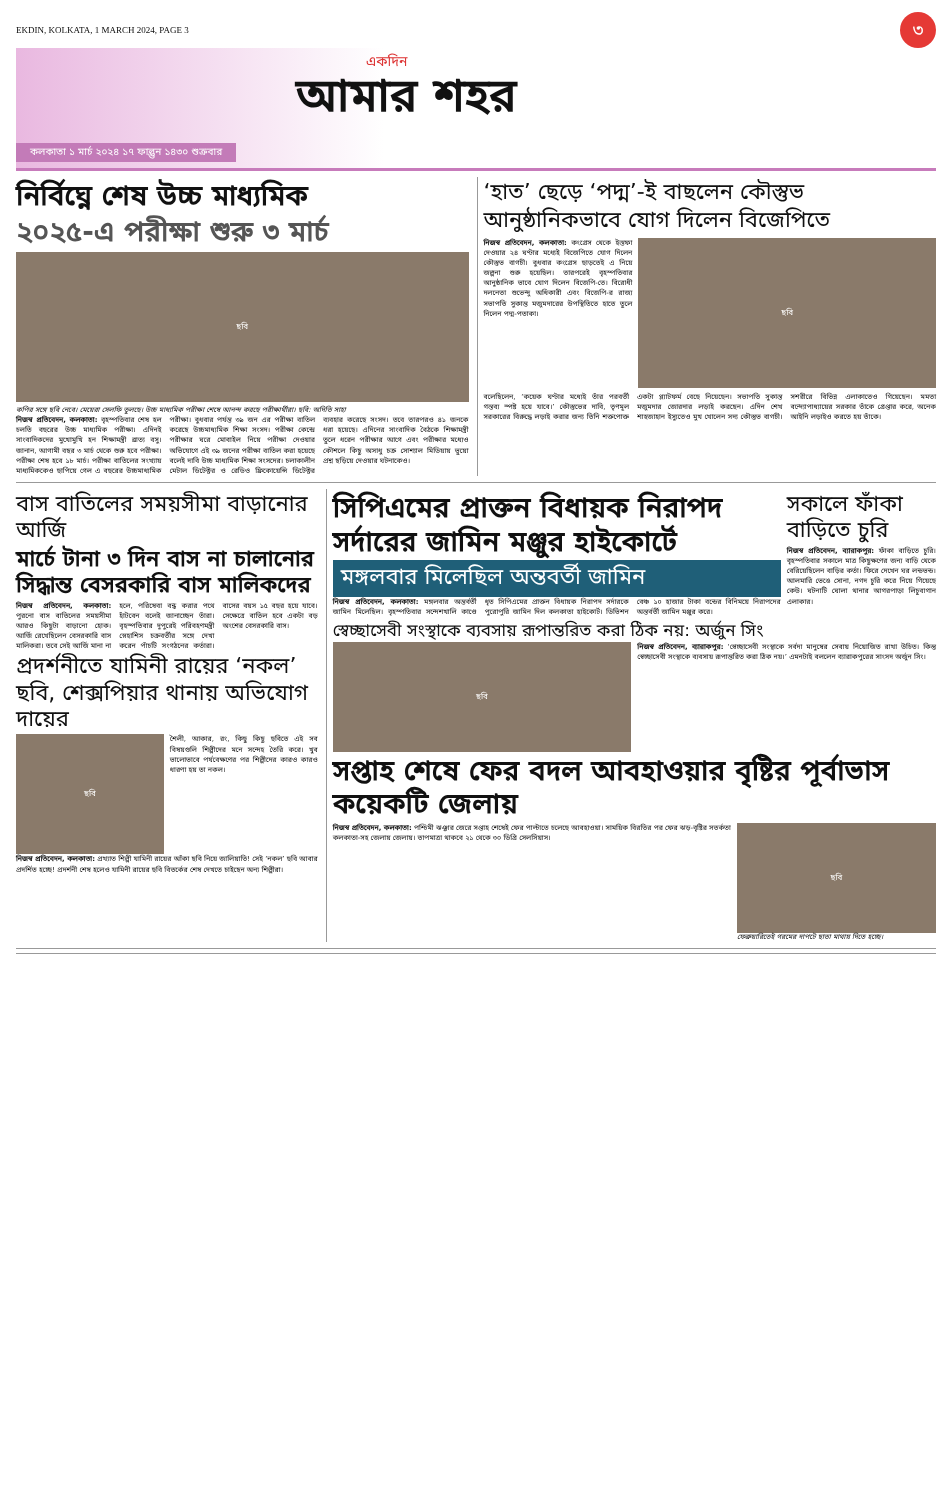EKDIN, KOLKATA, 1 MARCH 2024, PAGE 3 ৩
একদিন
আমার শহর
কলকাতা ১ মার্চ ২০২৪ ১৭ ফাল্গুন ১৪৩০ শুক্রবার
নির্বিঘ্নে শেষ উচ্চ মাধ্যমিক
২০২৫-এ পরীক্ষা শুরু ৩ মার্চ
ছবি
কপির সঙ্গে ছবি নেবে। মেয়েরা সেলফি তুলছে। উচ্চ মাধ্যমিক পরীক্ষা শেষে আনন্দ করছে পরীক্ষার্থীরা। ছবি: অদিতি সাহা
নিজস্ব প্রতিবেদন, কলকাতা: বৃহস্পতিবার শেষ হল চলতি বছরের উচ্চ মাধ্যমিক পরীক্ষা। এদিনই সাংবাদিকদের মুখোমুখি হন শিক্ষামন্ত্রী ব্রাত্য বসু। জানান, আগামী বছর ৩ মার্চ থেকে শুরু হবে পরীক্ষা। পরীক্ষা শেষ হবে ১৮ মার্চ। পরীক্ষা বাতিলের সংখ্যায় মাধ্যমিককেও ছাপিয়ে গেল এ বছরের উচ্চমাধ্যমিক পরীক্ষা। বুধবার পর্যন্ত ৩৯ জন এর পরীক্ষা বাতিল করেছে উচ্চমাধ্যমিক শিক্ষা সংসদ। পরীক্ষা কেন্দ্রে পরীক্ষার ঘরে মোবাইল নিয়ে পরীক্ষা দেওয়ার অভিযোগে এই ৩৯ জনের পরীক্ষা বাতিল করা হয়েছে বলেই দাবি উচ্চ মাধ্যমিক শিক্ষা সংসদের। চলাকালীন মেটাল ডিটেক্টর ও রেডিও ফ্রিকোয়েন্সি ডিটেক্টর ব্যবহার করেছে সংসদ। তবে তারপরও ৪১ জনকে ধরা হয়েছে। এদিনের সাংবাদিক বৈঠকে শিক্ষামন্ত্রী তুলে ধরেন পরীক্ষার আগে এবং পরীক্ষার মধ্যেও কৌশলে কিছু অসাধু চক্র সোশ্যাল মিডিয়ায় ভুয়ো প্রশ্ন ছড়িয়ে দেওয়ার ঘটনাকেও।
‘হাত’ ছেড়ে ‘পদ্ম’-ই বাছলেন কৌস্তুভ
আনুষ্ঠানিকভাবে যোগ দিলেন বিজেপিতে
নিজস্ব প্রতিবেদন, কলকাতা: কংগ্রেস থেকে ইস্তফা দেওয়ার ২৪ ঘণ্টার মধ্যেই বিজেপিতে যোগ দিলেন কৌস্তুভ বাগচী। বুধবার কংগ্রেস ছাড়তেই এ নিয়ে জল্পনা শুরু হয়েছিল। তারপরেই বৃহস্পতিবার আনুষ্ঠানিক ভাবে যোগ দিলেন বিজেপি-তে। বিরোধী দলনেতা শুভেন্দু অধিকারী এবং বিজেপি-র রাজ্য সভাপতি সুকান্ত মজুমদারের উপস্থিতিতে হাতে তুলে নিলেন পদ্ম-পতাকা।
ছবি
বলেছিলেন, ‘কয়েক ঘণ্টার মধ্যেই তাঁর পরবর্তী গন্তব্য স্পষ্ট হয়ে যাবে।’ কৌস্তুভের দাবি, তৃণমূল সরকারের বিরুদ্ধে লড়াই করার জন্য তিনি শক্তপোক্ত একটা প্ল্যাটফর্ম বেছে নিয়েছেন। সভাপতি সুকান্ত মজুমদার জোরদার লড়াই করছেন। এদিন শেখ শাহজাহান ইস্যুতেও মুখ খোলেন সদ্য কৌস্তুভ বাগচী। সশরীরে বিভিন্ন এলাকাতেও গিয়েছেন। মমতা বন্দ্যোপাধ্যায়ের সরকার তাঁকে গ্রেপ্তার করে, অনেক আইনি লড়াইও করতে হয় তাঁকে।
বাস বাতিলের সময়সীমা বাড়ানোর আর্জি
মার্চে টানা ৩ দিন বাস না চালানোর সিদ্ধান্ত বেসরকারি বাস মালিকদের
নিজস্ব প্রতিবেদন, কলকাতা: পুরনো বাস বাতিলের সময়সীমা আরও কিছুটা বাড়ানো হোক। আর্জি রেখেছিলেন বেসরকারি বাস মালিকরা। তবে সেই আর্জি মানা না হলে, পরিষেবা বন্ধ করার পথে হাঁটবেন বলেই জানাচ্ছেন তাঁরা। বৃহস্পতিবার দুপুরেই পরিবহণমন্ত্রী স্নেহাশিস চক্রবর্তীর সঙ্গে দেখা করেন পাঁচটি সংগঠনের কর্তারা। বাসের বয়স ১৫ বছর হয়ে যাবে। সেক্ষেত্রে বাতিল হবে একটা বড় অংশের বেসরকারি বাস।
প্রদর্শনীতে যামিনী রায়ের ‘নকল’ ছবি, শেক্সপিয়ার থানায় অভিযোগ দায়ের
ছবি
শৈলী, আকার, রং, কিছু কিছু ছবিতে এই সব বিষয়গুলি শিল্পীদের মনে সন্দেহ তৈরি করে। খুব ভালোভাবে পর্যবেক্ষণের পর শিল্পীদের কারও কারও ধারণা হয় তা নকল।
নিজস্ব প্রতিবেদন, কলকাতা: প্রখ্যাত শিল্পী যামিনী রায়ের আঁকা ছবি নিয়ে জালিয়াতি! সেই ‘নকল’ ছবি আবার প্রদর্শিত হচ্ছে! প্রদর্শনী শেষ হলেও যামিনী রায়ের ছবি বিতর্কের শেষ দেখতে চাইছেন অন্য শিল্পীরা।
সিপিএমের প্রাক্তন বিধায়ক নিরাপদ সর্দারের জামিন মঞ্জুর হাইকোর্টে
মঙ্গলবার মিলেছিল অন্তবর্তী জামিন
নিজস্ব প্রতিবেদন, কলকাতা: মঙ্গলবার অন্তর্বর্তী জামিন মিলেছিল। বৃহস্পতিবার সন্দেশখালি কাণ্ডে ধৃত সিপিএমের প্রাক্তন বিধায়ক নিরাপদ সর্দারকে পুরোপুরি জামিন দিল কলকাতা হাইকোর্ট। ডিভিশন বেঞ্চ ১০ হাজার টাকা বন্ডের বিনিময়ে নিরাপদের অন্তর্বর্তী জামিন মঞ্জুর করে।
সকালে ফাঁকা বাড়িতে চুরি
নিজস্ব প্রতিবেদন, ব্যারাকপুর: ফাঁকা বাড়িতে চুরি। বৃহস্পতিবার সকালে মাত্র কিছুক্ষণের জন্য বাড়ি থেকে বেরিয়েছিলেন বাড়ির কর্তা। ফিরে দেখেন ঘর লন্ডভন্ড। আলমারি ভেঙে সোনা, নগদ চুরি করে নিয়ে গিয়েছে কেউ। ঘটনাটি ঘোলা থানার আগরপাড়া লিচুবাগান এলাকার।
স্বেচ্ছাসেবী সংস্থাকে ব্যবসায় রূপান্তরিত করা ঠিক নয়: অর্জুন সিং
ছবি
নিজস্ব প্রতিবেদন, ব্যারাকপুর: ‘স্বেচ্ছাসেবী সংস্থাকে সর্বদা মানুষের সেবায় নিয়োজিত রাখা উচিত। কিন্তু স্বেচ্ছাসেবী সংস্থাকে ব্যবসায় রূপান্তরিত করা ঠিক নয়।’ এমনটাই বললেন ব্যারাকপুরের সাংসদ অর্জুন সিং।
সপ্তাহ শেষে ফের বদল আবহাওয়ার বৃষ্টির পূর্বাভাস কয়েকটি জেলায়
নিজস্ব প্রতিবেদন, কলকাতা: পশ্চিমী ঝঞ্ঝার জেরে সপ্তাহ শেষেই ফের পাল্টাতে চলেছে আবহাওয়া। সাময়িক বিরতির পর ফের ঝড়-বৃষ্টির সতর্কতা কলকাতা-সহ জেলায় জেলায়। তাপমাত্রা থাকবে ২১ থেকে ৩০ ডিগ্রি সেলসিয়াস।
ছবি
ফেব্রুয়ারিতেই গরমের দাপটে ছাতা মাথায় দিতে হচ্ছে।